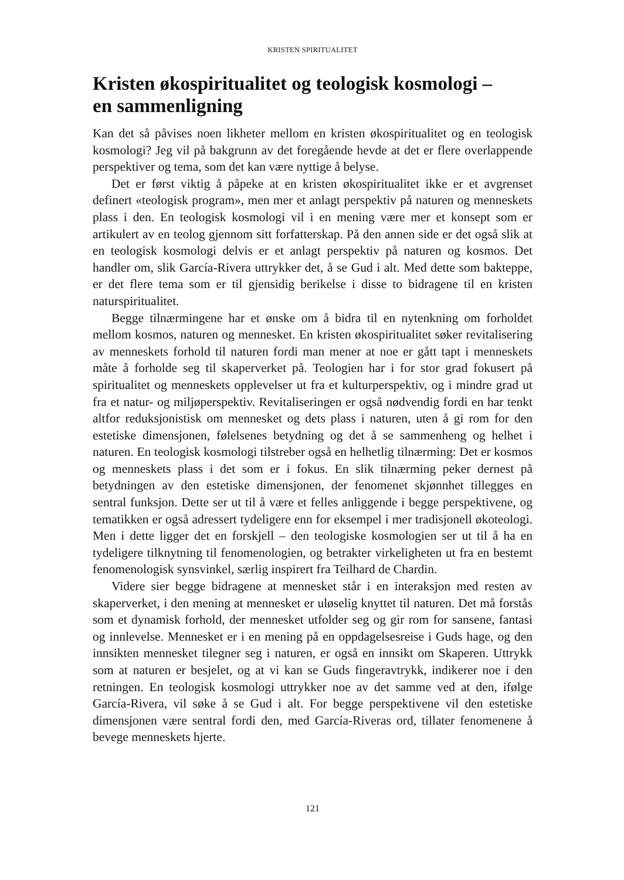KRISTEN SPIRITUALITET
Kristen økospiritualitet og teologisk kosmologi –
en sammenligning
Kan det så påvises noen likheter mellom en kristen økospiritualitet og en teologisk kosmologi? Jeg vil på bakgrunn av det foregående hevde at det er flere overlappende perspektiver og tema, som det kan være nyttige å belyse.
Det er først viktig å påpeke at en kristen økospiritualitet ikke er et avgrenset definert «teologisk program», men mer et anlagt perspektiv på naturen og menneskets plass i den. En teologisk kosmologi vil i en mening være mer et konsept som er artikulert av en teolog gjennom sitt forfatterskap. På den annen side er det også slik at en teologisk kosmologi delvis er et anlagt perspektiv på naturen og kosmos. Det handler om, slik García-Rivera uttrykker det, å se Gud i alt. Med dette som bakteppe, er det flere tema som er til gjensidig berikelse i disse to bidragene til en kristen naturspiritualitet.
Begge tilnærmingene har et ønske om å bidra til en nytenkning om forholdet mellom kosmos, naturen og mennesket. En kristen økospiritualitet søker revitalisering av menneskets forhold til naturen fordi man mener at noe er gått tapt i menneskets måte å forholde seg til skaperverket på. Teologien har i for stor grad fokusert på spiritualitet og menneskets opplevelser ut fra et kulturperspektiv, og i mindre grad ut fra et natur- og miljøperspektiv. Revitaliseringen er også nødvendig fordi en har tenkt altfor reduksjonistisk om mennesket og dets plass i naturen, uten å gi rom for den estetiske dimensjonen, følelsenes betydning og det å se sammenheng og helhet i naturen. En teologisk kosmologi tilstreber også en helhetlig tilnærming: Det er kosmos og menneskets plass i det som er i fokus. En slik tilnærming peker dernest på betydningen av den estetiske dimensjonen, der fenomenet skjønnhet tillegges en sentral funksjon. Dette ser ut til å være et felles anliggende i begge perspektivene, og tematikken er også adressert tydeligere enn for eksempel i mer tradisjonell økoteologi. Men i dette ligger det en forskjell – den teologiske kosmologien ser ut til å ha en tydeligere tilknytning til fenomenologien, og betrakter virkeligheten ut fra en bestemt fenomenologisk synsvinkel, særlig inspirert fra Teilhard de Chardin.
Videre sier begge bidragene at mennesket står i en interaksjon med resten av skaperverket, i den mening at mennesket er uløselig knyttet til naturen. Det må forstås som et dynamisk forhold, der mennesket utfolder seg og gir rom for sansene, fantasi og innlevelse. Mennesket er i en mening på en oppdagelsesreise i Guds hage, og den innsikten mennesket tilegner seg i naturen, er også en innsikt om Skaperen. Uttrykk som at naturen er besjelet, og at vi kan se Guds fingeravtrykk, indikerer noe i den retningen. En teologisk kosmologi uttrykker noe av det samme ved at den, ifølge García-Rivera, vil søke å se Gud i alt. For begge perspektivene vil den estetiske dimensjonen være sentral fordi den, med García-Riveras ord, tillater fenomenene å bevege menneskets hjerte.
121